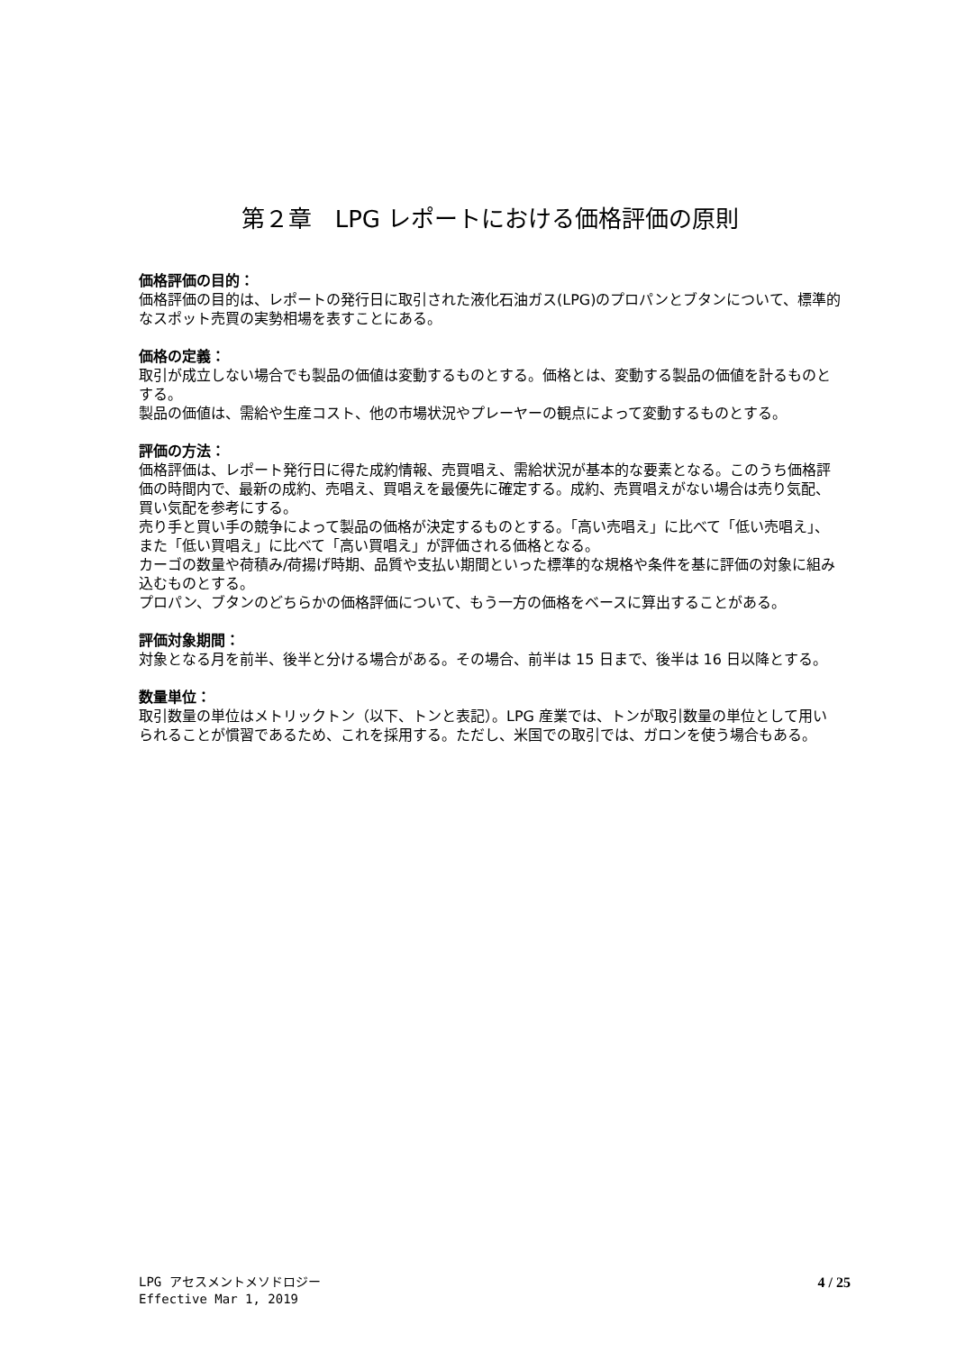第２章　LPG レポートにおける価格評価の原則
価格評価の目的：
価格評価の目的は、レポートの発行日に取引された液化石油ガス(LPG)のプロパンとブタンについて、標準的なスポット売買の実勢相場を表すことにある。
価格の定義：
取引が成立しない場合でも製品の価値は変動するものとする。価格とは、変動する製品の価値を計るものとする。
製品の価値は、需給や生産コスト、他の市場状況やプレーヤーの観点によって変動するものとする。
評価の方法：
価格評価は、レポート発行日に得た成約情報、売買唱え、需給状況が基本的な要素となる。このうち価格評価の時間内で、最新の成約、売唱え、買唱えを最優先に確定する。成約、売買唱えがない場合は売り気配、買い気配を参考にする。
売り手と買い手の競争によって製品の価格が決定するものとする。「高い売唱え」に比べて「低い売唱え」、また「低い買唱え」に比べて「高い買唱え」が評価される価格となる。
カーゴの数量や荷積み/荷揚げ時期、品質や支払い期間といった標準的な規格や条件を基に評価の対象に組み込むものとする。
プロパン、ブタンのどちらかの価格評価について、もう一方の価格をベースに算出することがある。
評価対象期間：
対象となる月を前半、後半と分ける場合がある。その場合、前半は 15 日まで、後半は 16 日以降とする。
数量単位：
取引数量の単位はメトリックトン（以下、トンと表記）。LPG 産業では、トンが取引数量の単位として用いられることが慣習であるため、これを採用する。ただし、米国での取引では、ガロンを使う場合もある。
LPG アセスメントメソドロジー
Effective Mar 1, 2019
4 / 25